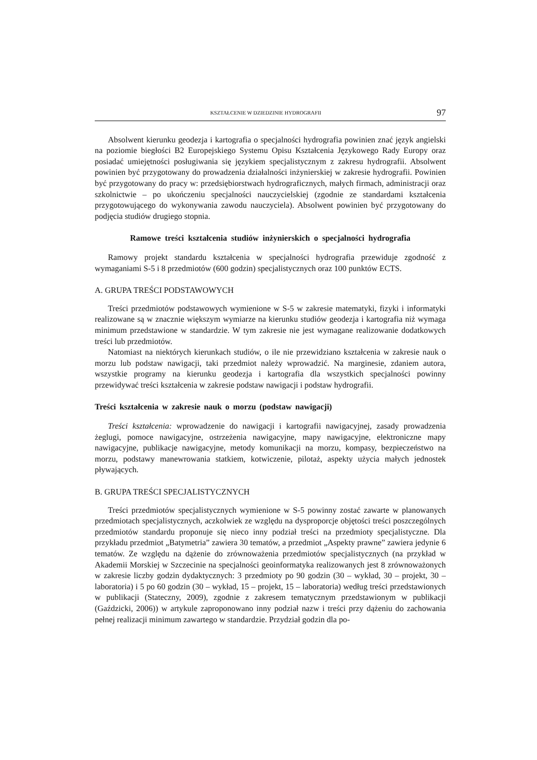KSZTAŁCENIE W DZIEDZINIE HYDROGRAFII 97
Absolwent kierunku geodezja i kartografia o specjalności hydrografia powinien znać język angielski na poziomie biegłości B2 Europejskiego Systemu Opisu Kształcenia Językowego Rady Europy oraz posiadać umiejętności posługiwania się językiem specjalistycznym z zakresu hydrografii. Absolwent powinien być przygotowany do prowadzenia działalności inżynierskiej w zakresie hydrografii. Powinien być przygotowany do pracy w: przedsiębiorstwach hydrograficznych, małych firmach, administracji oraz szkolnictwie – po ukończeniu specjalności nauczycielskiej (zgodnie ze standardami kształcenia przygotowującego do wykonywania zawodu nauczyciela). Absolwent powinien być przygotowany do podjęcia studiów drugiego stopnia.
Ramowe treści kształcenia studiów inżynierskich o specjalności hydrografia
Ramowy projekt standardu kształcenia w specjalności hydrografia przewiduje zgodność z wymaganiami S-5 i 8 przedmiotów (600 godzin) specjalistycznych oraz 100 punktów ECTS.
A. GRUPA TREŚCI PODSTAWOWYCH
Treści przedmiotów podstawowych wymienione w S-5 w zakresie matematyki, fizyki i informatyki realizowane są w znacznie większym wymiarze na kierunku studiów geodezja i kartografia niż wymaga minimum przedstawione w standardzie. W tym zakresie nie jest wymagane realizowanie dodatkowych treści lub przedmiotów.
Natomiast na niektórych kierunkach studiów, o ile nie przewidziano kształcenia w zakresie nauk o morzu lub podstaw nawigacji, taki przedmiot należy wprowadzić. Na marginesie, zdaniem autora, wszystkie programy na kierunku geodezja i kartografia dla wszystkich specjalności powinny przewidywać treści kształcenia w zakresie podstaw nawigacji i podstaw hydrografii.
Treści kształcenia w zakresie nauk o morzu (podstaw nawigacji)
Treści kształcenia: wprowadzenie do nawigacji i kartografii nawigacyjnej, zasady prowadzenia żeglugi, pomoce nawigacyjne, ostrzeżenia nawigacyjne, mapy nawigacyjne, elektroniczne mapy nawigacyjne, publikacje nawigacyjne, metody komunikacji na morzu, kompasy, bezpieczeństwo na morzu, podstawy manewrowania statkiem, kotwiczenie, pilotaż, aspekty użycia małych jednostek pływających.
B. GRUPA TREŚCI SPECJALISTYCZNYCH
Treści przedmiotów specjalistycznych wymienione w S-5 powinny zostać zawarte w planowanych przedmiotach specjalistycznych, aczkolwiek ze względu na dysproporcje objętości treści poszczególnych przedmiotów standardu proponuje się nieco inny podział treści na przedmioty specjalistyczne. Dla przykładu przedmiot „Batymetria” zawiera 30 tematów, a przedmiot „Aspekty prawne” zawiera jedynie 6 tematów. Ze względu na dążenie do zrównoważenia przedmiotów specjalistycznych (na przykład w Akademii Morskiej w Szczecinie na specjalności geoinformatyka realizowanych jest 8 zrównoważonych w zakresie liczby godzin dydaktycznych: 3 przedmioty po 90 godzin (30 – wykład, 30 – projekt, 30 – laboratoria) i 5 po 60 godzin (30 – wykład, 15 – projekt, 15 – laboratoria) według treści przedstawionych w publikacji (Stateczny, 2009), zgodnie z zakresem tematycznym przedstawionym w publikacji (Gaździcki, 2006)) w artykule zaproponowano inny podział nazw i treści przy dążeniu do zachowania pełnej realizacji minimum zawartego w standardzie. Przydział godzin dla po-